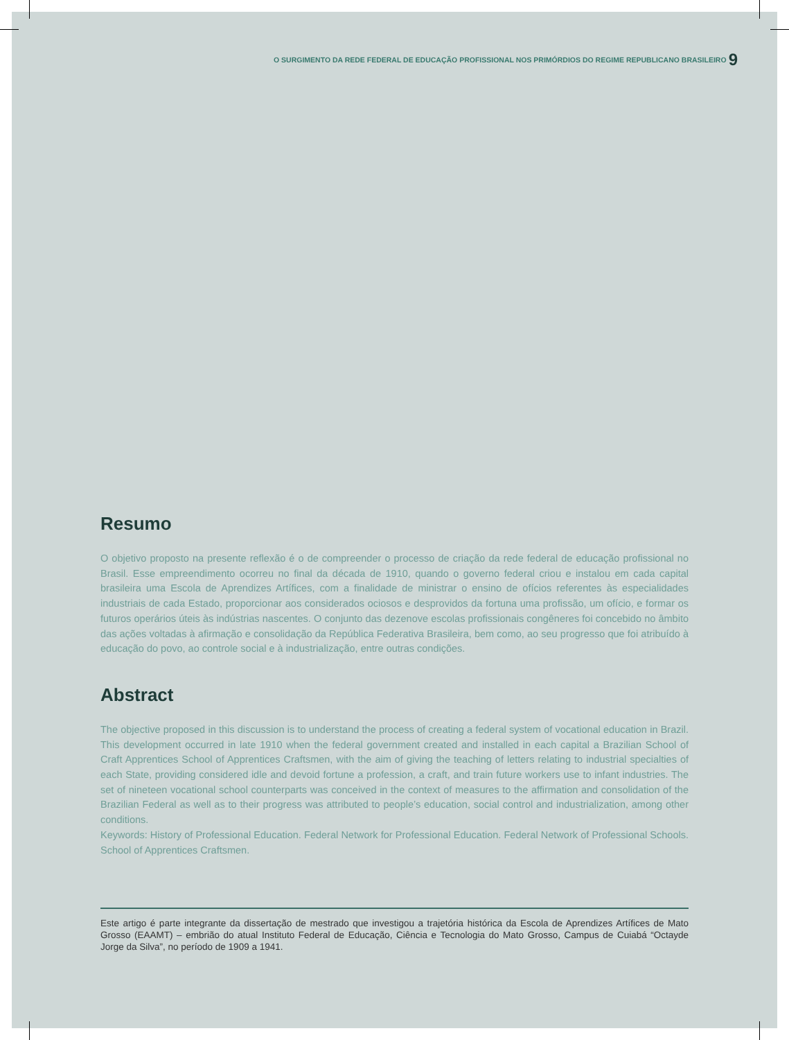O SURGIMENTO DA REDE FEDERAL DE EDUCAÇÃO PROFISSIONAL NOS PRIMÓRDIOS DO REGIME REPUBLICANO BRASILEIRO 9
Resumo
O objetivo proposto na presente reflexão é o de compreender o processo de criação da rede federal de educação profissional no Brasil. Esse empreendimento ocorreu no final da década de 1910, quando o governo federal criou e instalou em cada capital brasileira uma Escola de Aprendizes Artífices, com a finalidade de ministrar o ensino de ofícios referentes às especialidades industriais de cada Estado, proporcionar aos considerados ociosos e desprovidos da fortuna uma profissão, um ofício, e formar os futuros operários úteis às indústrias nascentes. O conjunto das dezenove escolas profissionais congêneres foi concebido no âmbito das ações voltadas à afirmação e consolidação da República Federativa Brasileira, bem como, ao seu progresso que foi atribuído à educação do povo, ao controle social e à industrialização, entre outras condições.
Abstract
The objective proposed in this discussion is to understand the process of creating a federal system of vocational education in Brazil. This development occurred in late 1910 when the federal government created and installed in each capital a Brazilian School of Craft Apprentices School of Apprentices Craftsmen, with the aim of giving the teaching of letters relating to industrial specialties of each State, providing considered idle and devoid fortune a profession, a craft, and train future workers use to infant industries. The set of nineteen vocational school counterparts was conceived in the context of measures to the affirmation and consolidation of the Brazilian Federal as well as to their progress was attributed to people’s education, social control and industrialization, among other conditions.
Keywords: History of Professional Education. Federal Network for Professional Education. Federal Network of Professional Schools. School of Apprentices Craftsmen.
Este artigo é parte integrante da dissertação de mestrado que investigou a trajetória histórica da Escola de Aprendizes Artífices de Mato Grosso (EAAMT) – embrião do atual Instituto Federal de Educação, Ciência e Tecnologia do Mato Grosso, Campus de Cuiabá “Octayde Jorge da Silva”, no período de 1909 a 1941.